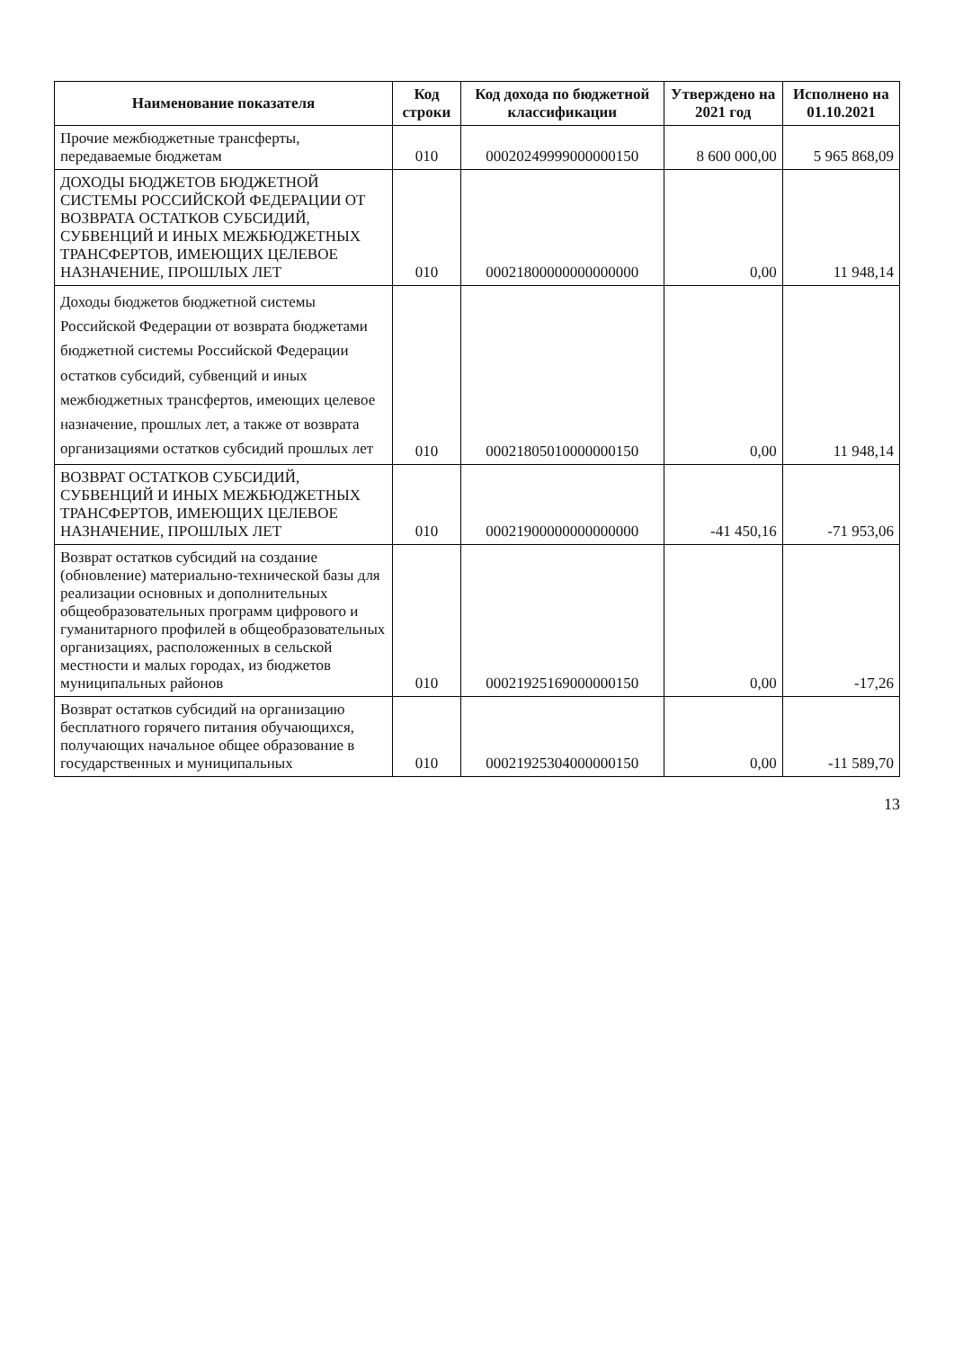| Наименование показателя | Код строки | Код дохода по бюджетной классификации | Утверждено на 2021 год | Исполнено на 01.10.2021 |
| --- | --- | --- | --- | --- |
| Прочие межбюджетные трансферты, передаваемые бюджетам | 010 | 00020249999000000150 | 8 600 000,00 | 5 965 868,09 |
| ДОХОДЫ БЮДЖЕТОВ БЮДЖЕТНОЙ СИСТЕМЫ РОССИЙСКОЙ ФЕДЕРАЦИИ ОТ ВОЗВРАТА ОСТАТКОВ СУБСИДИЙ, СУБВЕНЦИЙ И ИНЫХ МЕЖБЮДЖЕТНЫХ ТРАНСФЕРТОВ, ИМЕЮЩИХ ЦЕЛЕВОЕ НАЗНАЧЕНИЕ, ПРОШЛЫХ ЛЕТ | 010 | 00021800000000000000 | 0,00 | 11 948,14 |
| Доходы бюджетов бюджетной системы Российской Федерации от возврата бюджетами бюджетной системы Российской Федерации остатков субсидий, субвенций и иных межбюджетных трансфертов, имеющих целевое назначение, прошлых лет, а также от возврата организациями остатков субсидий прошлых лет | 010 | 00021805010000000150 | 0,00 | 11 948,14 |
| ВОЗВРАТ ОСТАТКОВ СУБСИДИЙ, СУБВЕНЦИЙ И ИНЫХ МЕЖБЮДЖЕТНЫХ ТРАНСФЕРТОВ, ИМЕЮЩИХ ЦЕЛЕВОЕ НАЗНАЧЕНИЕ, ПРОШЛЫХ ЛЕТ | 010 | 00021900000000000000 | -41 450,16 | -71 953,06 |
| Возврат остатков субсидий на создание (обновление) материально-технической базы для реализации основных и дополнительных общеобразовательных программ цифрового и гуманитарного профилей в общеобразовательных организациях, расположенных в сельской местности и малых городах, из бюджетов муниципальных районов | 010 | 00021925169000000150 | 0,00 | -17,26 |
| Возврат остатков субсидий на организацию бесплатного горячего питания обучающихся, получающих начальное общее образование в государственных и муниципальных | 010 | 00021925304000000150 | 0,00 | -11 589,70 |
13